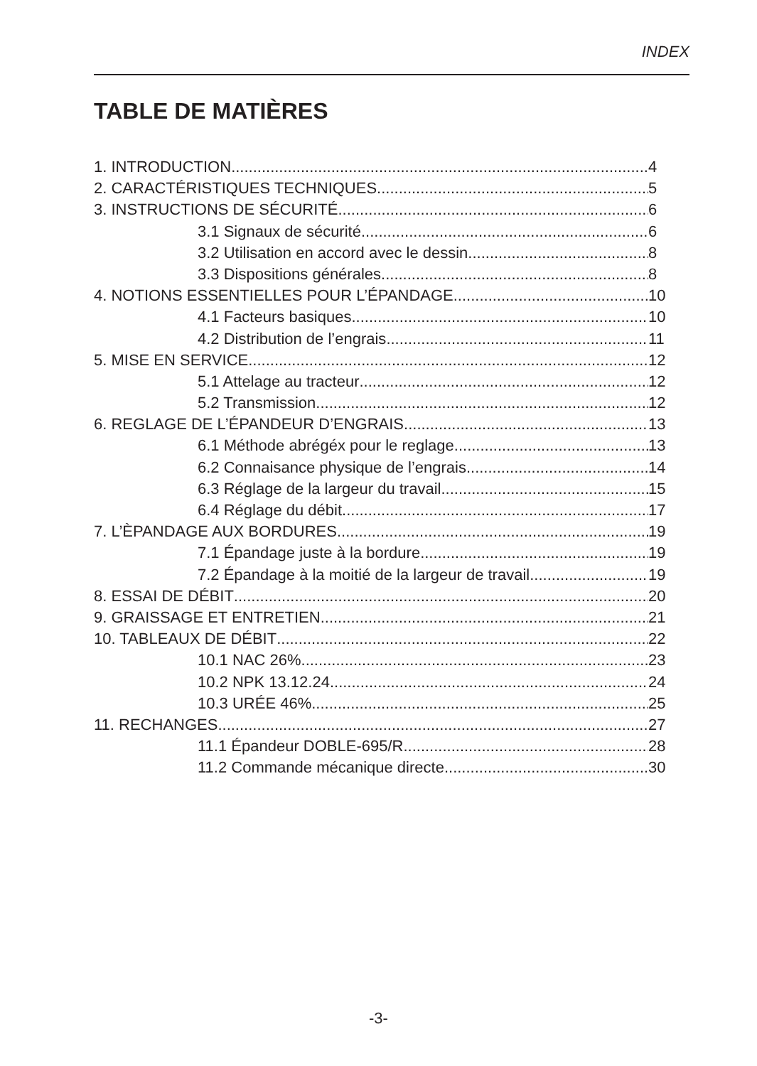INDEX
TABLE DE MATIÈRES
1. INTRODUCTION 4
2. CARACTÉRISTIQUES TECHNIQUES 5
3. INSTRUCTIONS DE SÉCURITÉ 6
3.1 Signaux de sécurité 6
3.2 Utilisation en accord avec le dessin 8
3.3 Dispositions générales 8
4. NOTIONS ESSENTIELLES POUR L’ÉPANDAGE 10
4.1 Facteurs basiques 10
4.2 Distribution de l’engrais 11
5. MISE EN SERVICE 12
5.1 Attelage au tracteur 12
5.2 Transmission 12
6. REGLAGE DE L’ÉPANDEUR D’ENGRAIS 13
6.1 Méthode abrégéx pour le reglage 13
6.2 Connaisance physique de l’engrais 14
6.3 Réglage de la largeur du travail 15
6.4 Réglage du débit 17
7. L’ÈPANDAGE AUX BORDURES 19
7.1 Épandage juste à la bordure 19
7.2 Épandage à la moitié de la largeur de travail 19
8. ESSAI DE DÉBIT 20
9. GRAISSAGE ET ENTRETIEN 21
10. TABLEAUX DE DÉBIT 22
10.1 NAC 26% 23
10.2 NPK 13.12.24 24
10.3 URÉE 46% 25
11. RECHANGES 27
11.1 Épandeur DOBLE-695/R 28
11.2 Commande mécanique directe 30
-3-